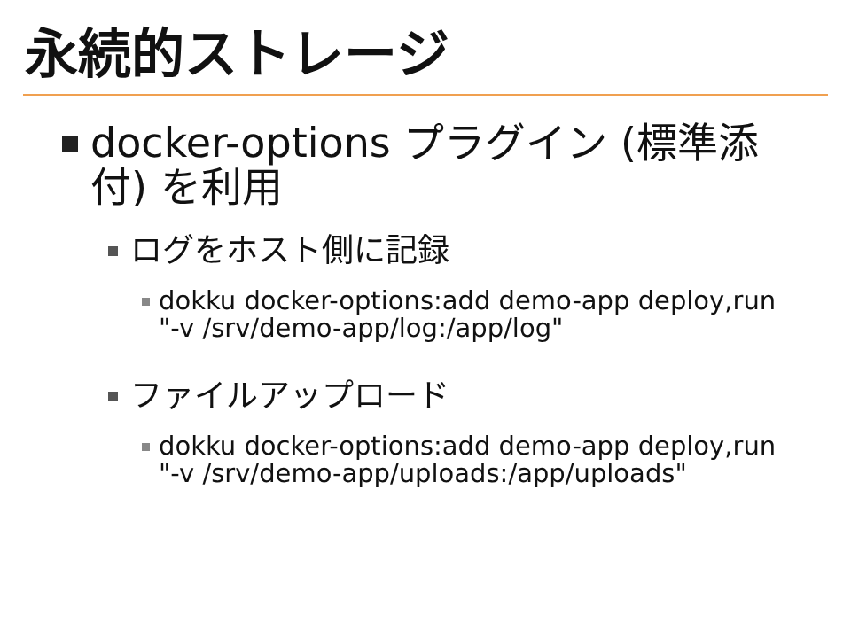永続的ストレージ
docker-options プラグイン (標準添付) を利用
ログをホスト側に記録
dokku docker-options:add demo-app deploy,run "-v /srv/demo-app/log:/app/log"
ファイルアップロード
dokku docker-options:add demo-app deploy,run "-v /srv/demo-app/uploads:/app/uploads"